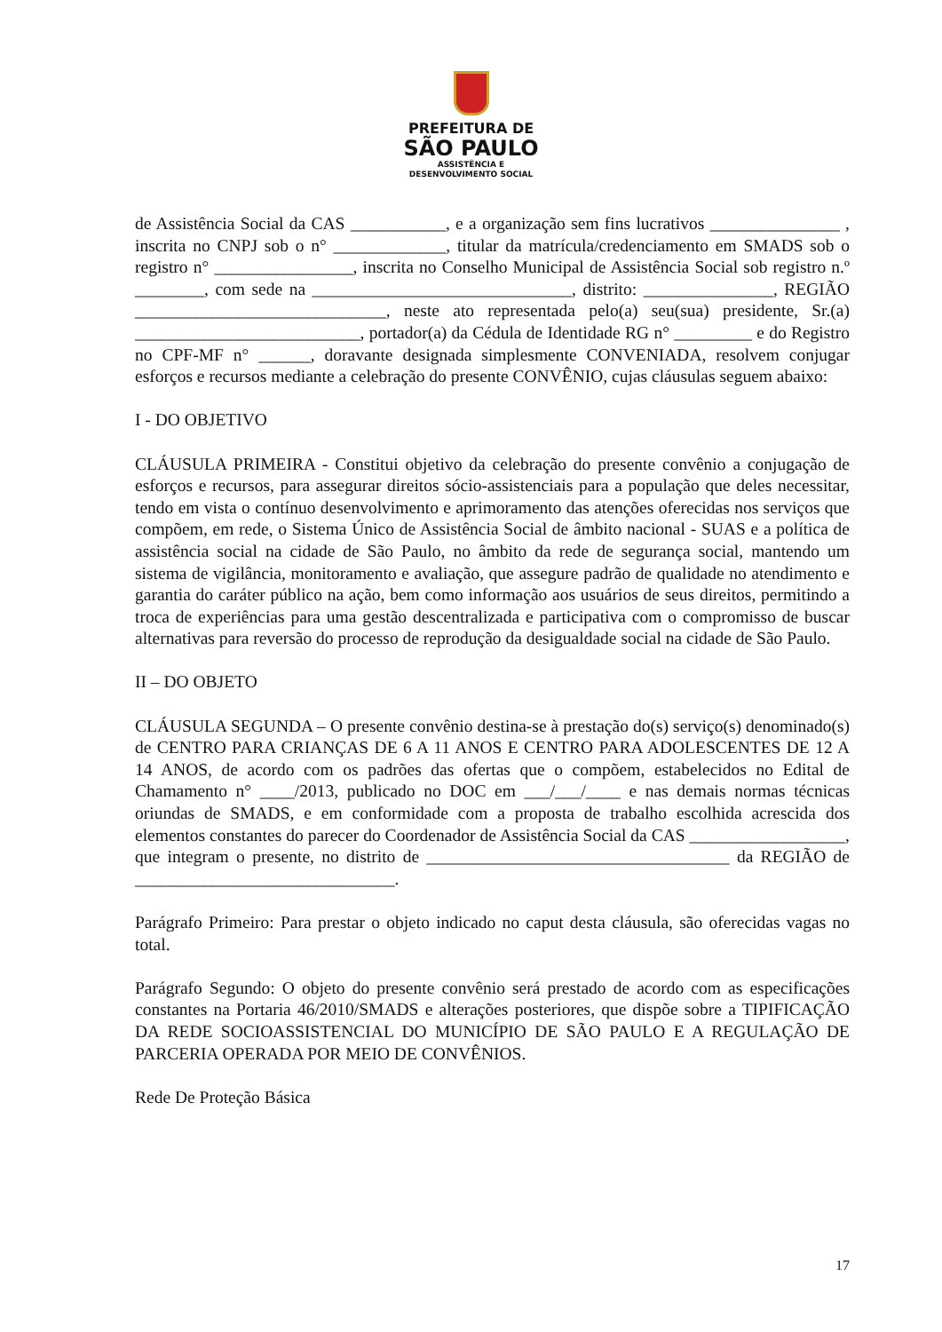PREFEITURA DE
SÃO PAULO
ASSISTÊNCIA E
DESENVOLVIMENTO SOCIAL
de Assistência Social da CAS ___________, e a organização sem fins lucrativos _______________ , inscrita no CNPJ sob o n° _____________, titular da matrícula/credenciamento em SMADS sob o registro n° ________________, inscrita no Conselho Municipal de Assistência Social sob registro n.º ________, com sede na ______________________________, distrito: _______________, REGIÃO _____________________________, neste ato representada pelo(a) seu(sua) presidente, Sr.(a) __________________________, portador(a) da Cédula de Identidade RG n° _________ e do Registro no CPF-MF n° ______, doravante designada simplesmente CONVENIADA, resolvem conjugar esforços e recursos mediante a celebração do presente CONVÊNIO, cujas cláusulas seguem abaixo:
I - DO OBJETIVO
CLÁUSULA PRIMEIRA - Constitui objetivo da celebração do presente convênio a conjugação de esforços e recursos, para assegurar direitos sócio-assistenciais para a população que deles necessitar, tendo em vista o contínuo desenvolvimento e aprimoramento das atenções oferecidas nos serviços que compõem, em rede, o Sistema Único de Assistência Social de âmbito nacional - SUAS e a política de assistência social na cidade de São Paulo, no âmbito da rede de segurança social, mantendo um sistema de vigilância, monitoramento e avaliação, que assegure padrão de qualidade no atendimento e garantia do caráter público na ação, bem como informação aos usuários de seus direitos, permitindo a troca de experiências para uma gestão descentralizada e participativa com o compromisso de buscar alternativas para reversão do processo de reprodução da desigualdade social na cidade de São Paulo.
II – DO OBJETO
CLÁUSULA SEGUNDA – O presente convênio destina-se à prestação do(s) serviço(s) denominado(s) de CENTRO PARA CRIANÇAS DE 6 A 11 ANOS E CENTRO PARA ADOLESCENTES DE 12 A 14 ANOS, de acordo com os padrões das ofertas que o compõem, estabelecidos no Edital de Chamamento n° ____/2013, publicado no DOC em ___/___/____ e nas demais normas técnicas oriundas de SMADS, e em conformidade com a proposta de trabalho escolhida acrescida dos elementos constantes do parecer do Coordenador de Assistência Social da CAS __________________, que integram o presente, no distrito de ___________________________________ da REGIÃO de ______________________________.
Parágrafo Primeiro: Para prestar o objeto indicado no caput desta cláusula, são oferecidas vagas no total.
Parágrafo Segundo: O objeto do presente convênio será prestado de acordo com as especificações constantes na Portaria 46/2010/SMADS e alterações posteriores, que dispõe sobre a TIPIFICAÇÃO DA REDE SOCIOASSISTENCIAL DO MUNICÍPIO DE SÃO PAULO E A REGULAÇÃO DE PARCERIA OPERADA POR MEIO DE CONVÊNIOS.
Rede De Proteção Básica
17